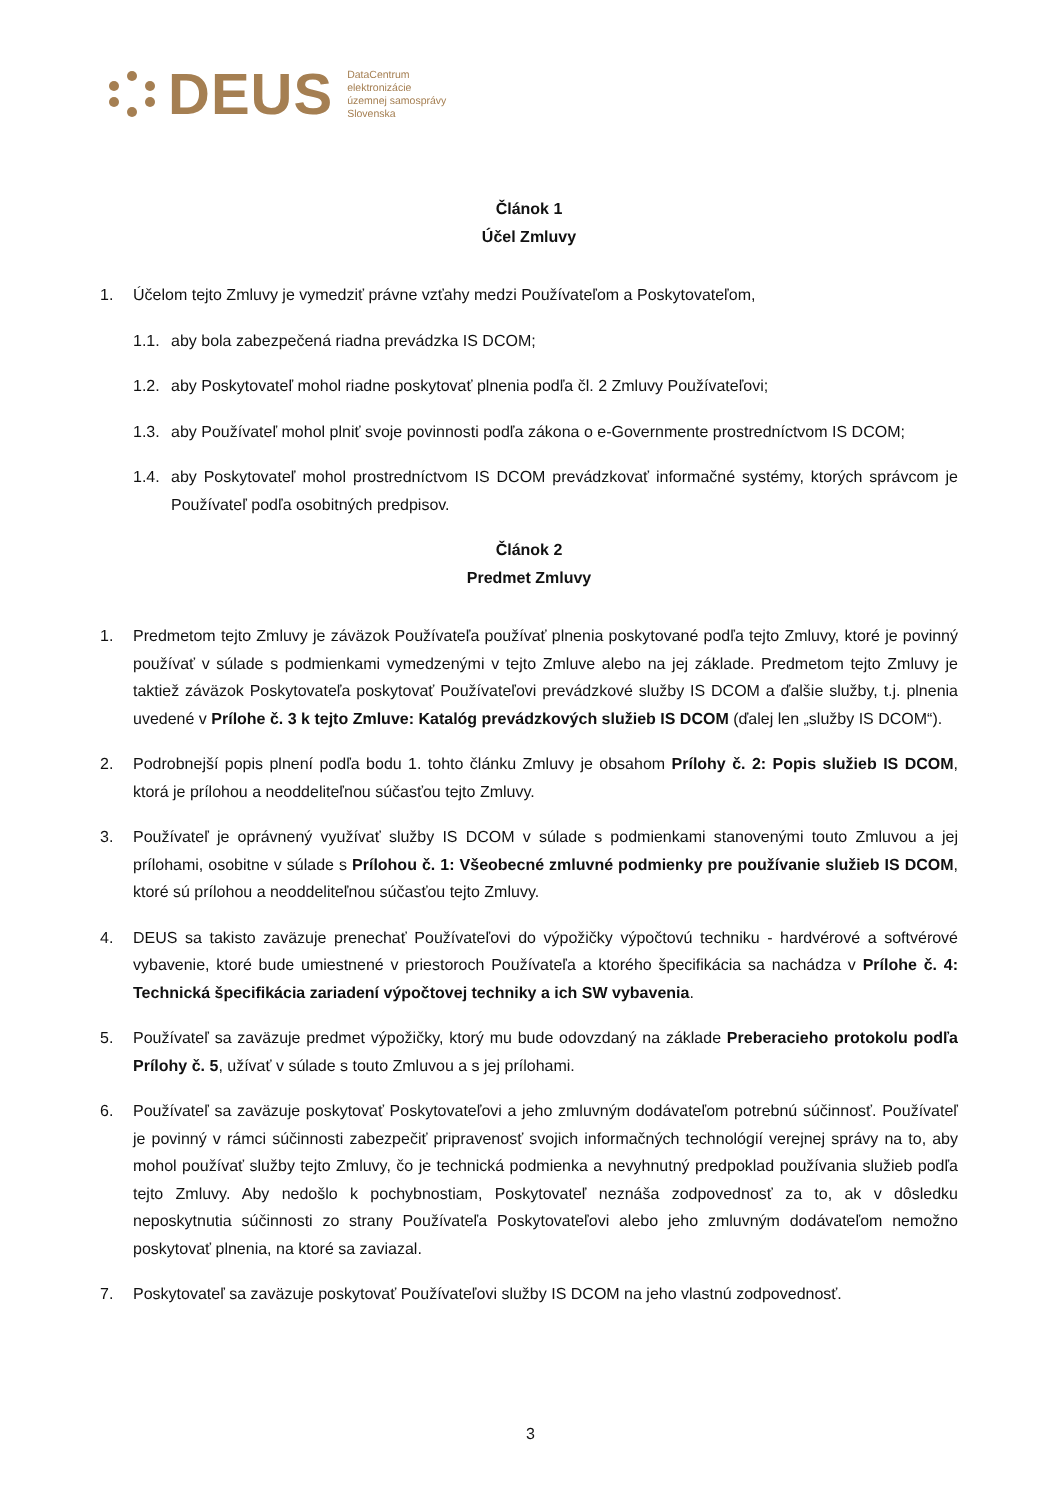DEUS DataCentrum
elektronizácie
územnej samosprávy
Slovenska
Článok 1
Účel Zmluvy
1. Účelom tejto Zmluvy je vymedziť právne vzťahy medzi Používateľom a Poskytovateľom,
1.1. aby bola zabezpečená riadna prevádzka IS DCOM;
1.2. aby Poskytovateľ mohol riadne poskytovať plnenia podľa čl. 2 Zmluvy Používateľovi;
1.3. aby Používateľ mohol plniť svoje povinnosti podľa zákona o e-Governmente prostredníctvom IS DCOM;
1.4. aby Poskytovateľ mohol prostredníctvom IS DCOM prevádzkovať informačné systémy, ktorých správcom je Používateľ podľa osobitných predpisov.
Článok 2
Predmet Zmluvy
1. Predmetom tejto Zmluvy je záväzok Používateľa používať plnenia poskytované podľa tejto Zmluvy, ktoré je povinný používať v súlade s podmienkami vymedzenými v tejto Zmluve alebo na jej základe. Predmetom tejto Zmluvy je taktiež záväzok Poskytovateľa poskytovať Používateľovi prevádzkové služby IS DCOM a ďalšie služby, t.j. plnenia uvedené v Prílohe č. 3 k tejto Zmluve: Katalóg prevádzkových služieb IS DCOM (ďalej len „služby IS DCOM“).
2. Podrobnejší popis plnení podľa bodu 1. tohto článku Zmluvy je obsahom Prílohy č. 2: Popis služieb IS DCOM, ktorá je prílohou a neoddeliteľnou súčasťou tejto Zmluvy.
3. Používateľ je oprávnený využívať služby IS DCOM v súlade s podmienkami stanovenými touto Zmluvou a jej prílohami, osobitne v súlade s Prílohou č. 1: Všeobecné zmluvné podmienky pre používanie služieb IS DCOM, ktoré sú prílohou a neoddeliteľnou súčasťou tejto Zmluvy.
4. DEUS sa takisto zaväzuje prenechať Používateľovi do výpožičky výpočtovú techniku - hardvérové a softvérové vybavenie, ktoré bude umiestnené v priestoroch Používateľa a ktorého špecifikácia sa nachádza v Prílohe č. 4: Technická špecifikácia zariadení výpočtovej techniky a ich SW vybavenia.
5. Používateľ sa zaväzuje predmet výpožičky, ktorý mu bude odovzdaný na základe Preberacieho protokolu podľa Prílohy č. 5, užívať v súlade s touto Zmluvou a s jej prílohami.
6. Používateľ sa zaväzuje poskytovať Poskytovateľovi a jeho zmluvným dodávateľom potrebnú súčinnosť. Používateľ je povinný v rámci súčinnosti zabezpečiť pripravenosť svojich informačných technológií verejnej správy na to, aby mohol používať služby tejto Zmluvy, čo je technická podmienka a nevyhnutný predpoklad používania služieb podľa tejto Zmluvy. Aby nedošlo k pochybnostiam, Poskytovateľ neznáša zodpovednosť za to, ak v dôsledku neposkytnutia súčinnosti zo strany Používateľa Poskytovateľovi alebo jeho zmluvným dodávateľom nemožno poskytovať plnenia, na ktoré sa zaviazal.
7. Poskytovateľ sa zaväzuje poskytovať Používateľovi služby IS DCOM na jeho vlastnú zodpovednosť.
3